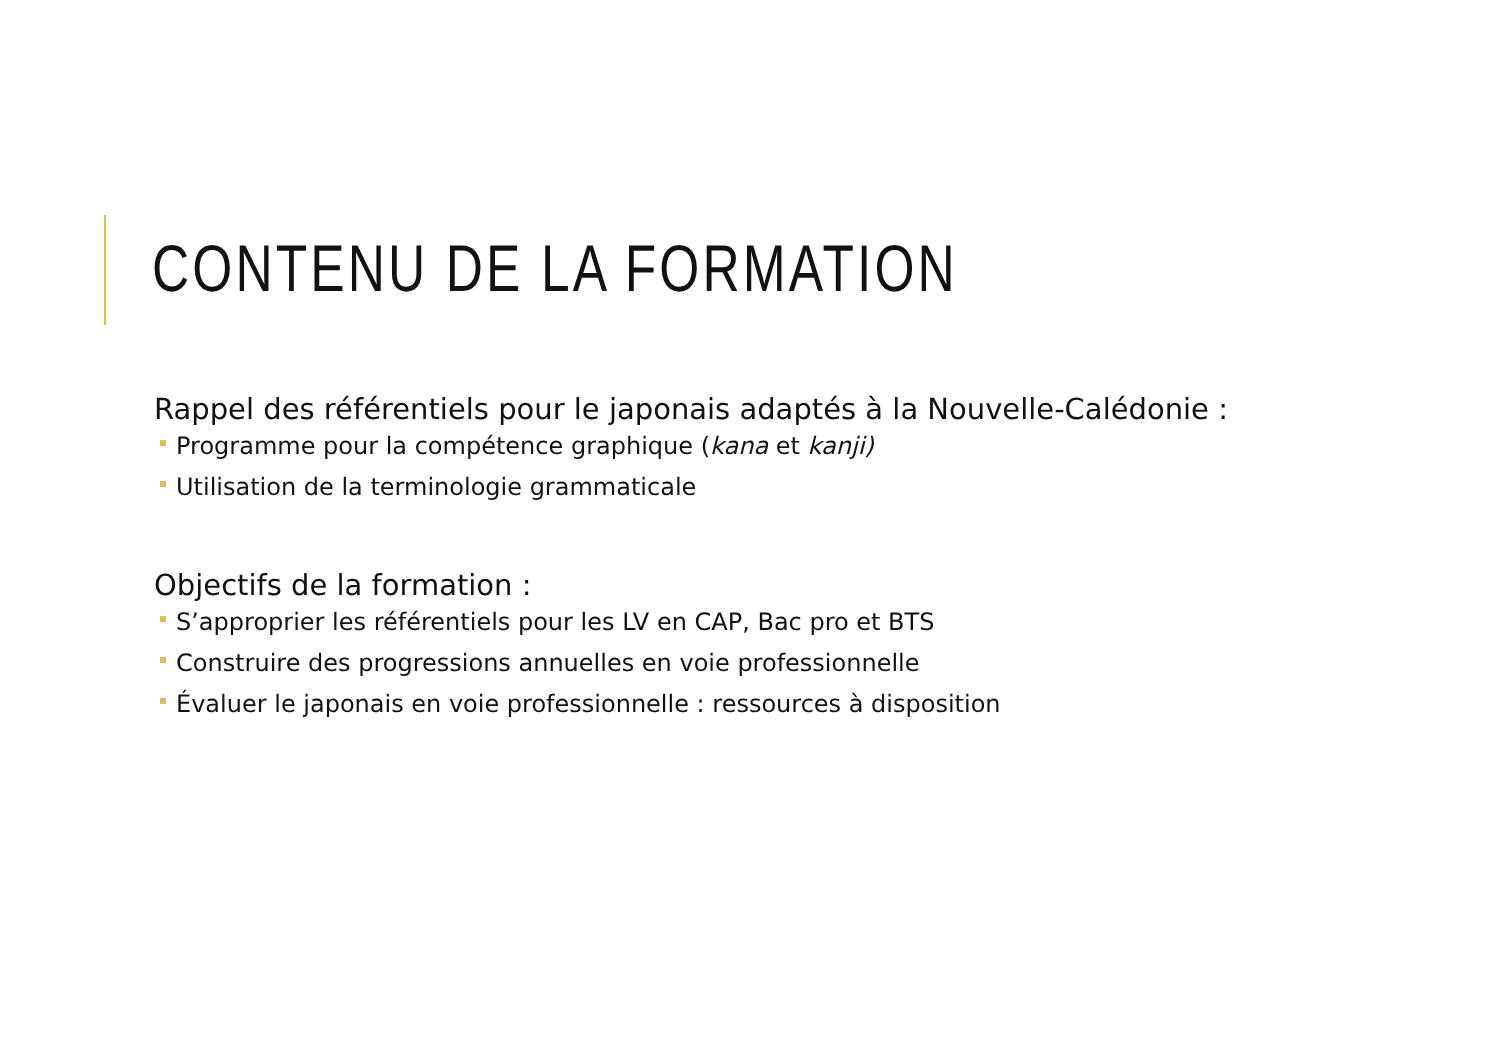CONTENU DE LA FORMATION
Rappel des référentiels pour le japonais adaptés à la Nouvelle-Calédonie :
Programme pour la compétence graphique (kana et kanji)
Utilisation de la terminologie grammaticale
Objectifs de la formation :
S’approprier les référentiels pour les LV en CAP, Bac pro et BTS
Construire des progressions annuelles en voie professionnelle
Évaluer le japonais en voie professionnelle : ressources à disposition